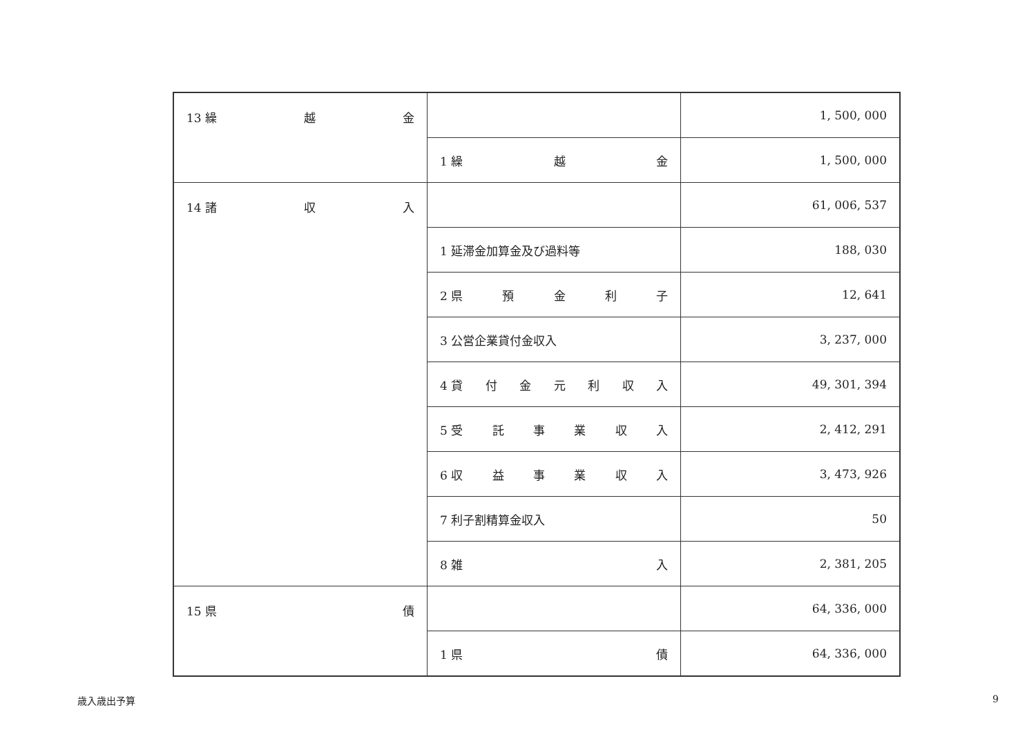| 13 繰 越 金 | | 1, 500, 000 |
| | 1 繰 越 金 | 1, 500, 000 |
| 14 諸 収 入 | | 61, 006, 537 |
| | 1 延滞金加算金及び過料等 | 188, 030 |
| | 2 県 預 金 利 子 | 12, 641 |
| | 3 公営企業貸付金収入 | 3, 237, 000 |
| | 4 貸 付 金 元 利 収 入 | 49, 301, 394 |
| | 5 受 託 事 業 収 入 | 2, 412, 291 |
| | 6 収 益 事 業 収 入 | 3, 473, 926 |
| | 7 利子割精算金収入 | 50 |
| | 8 雑 入 | 2, 381, 205 |
| 15 県 債 | | 64, 336, 000 |
| | 1 県 債 | 64, 336, 000 |
歳入歳出予算 9